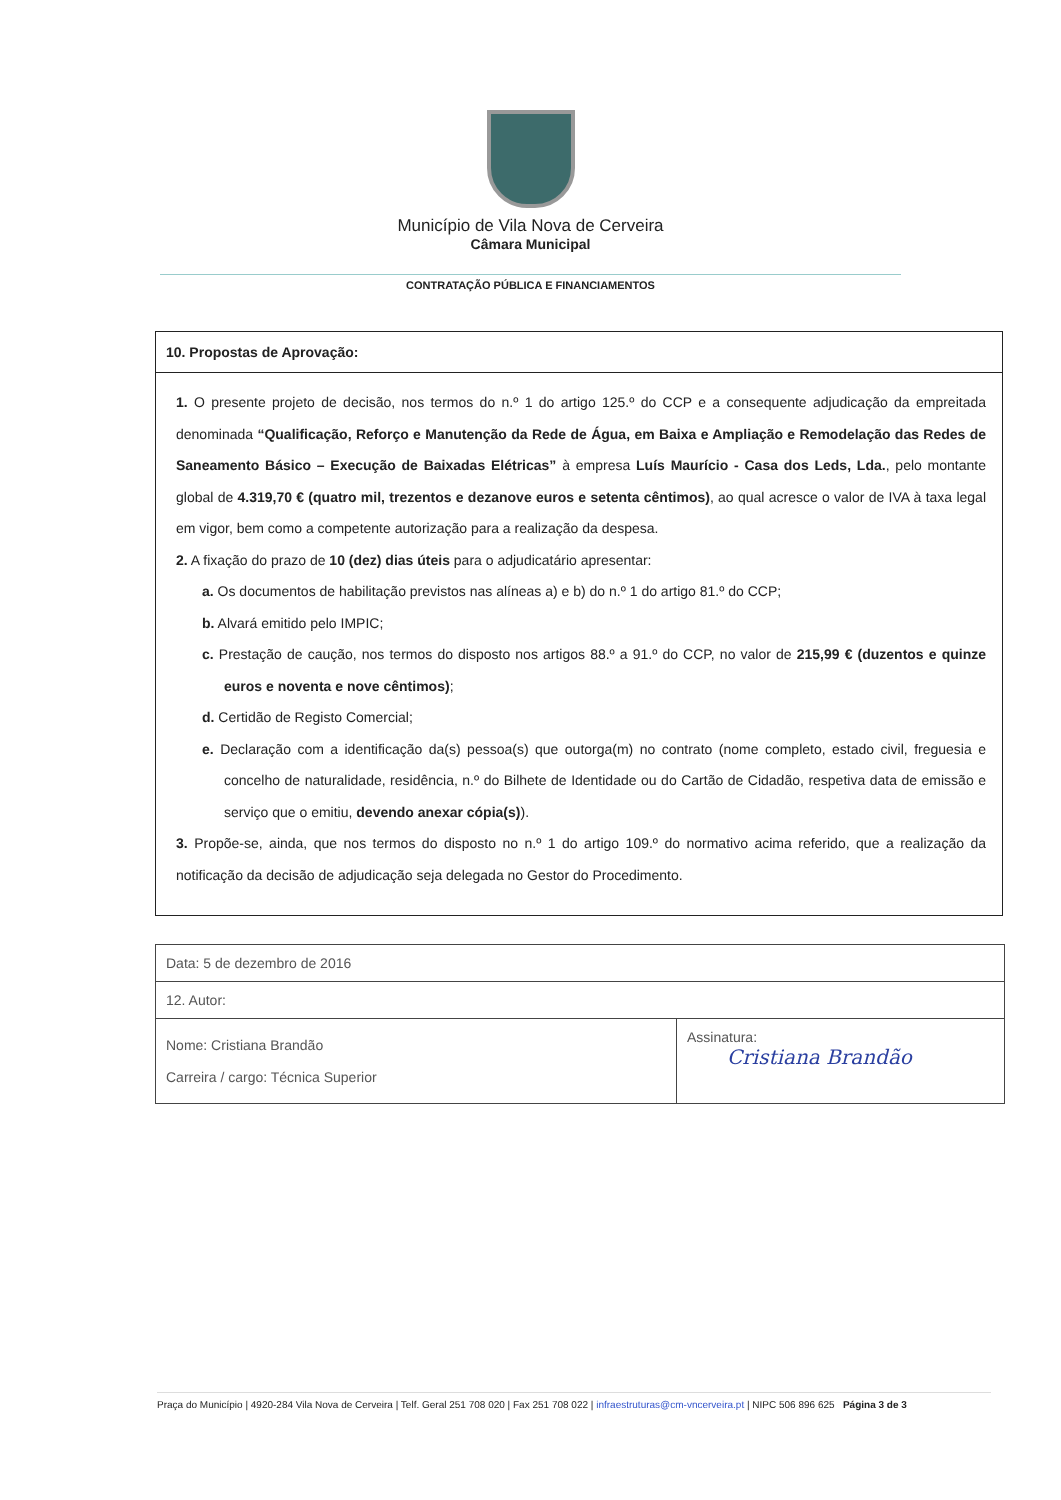Município de Vila Nova de Cerveira
Câmara Municipal
CONTRATAÇÃO PÚBLICA E FINANCIAMENTOS
10. Propostas de Aprovação:
1. O presente projeto de decisão, nos termos do n.º 1 do artigo 125.º do CCP e a consequente adjudicação da empreitada denominada “Qualificação, Reforço e Manutenção da Rede de Água, em Baixa e Ampliação e Remodelação das Redes de Saneamento Básico – Execução de Baixadas Elétricas” à empresa Luís Maurício - Casa dos Leds, Lda., pelo montante global de 4.319,70 € (quatro mil, trezentos e dezanove euros e setenta cêntimos), ao qual acresce o valor de IVA à taxa legal em vigor, bem como a competente autorização para a realização da despesa.
2. A fixação do prazo de 10 (dez) dias úteis para o adjudicatário apresentar:
a. Os documentos de habilitação previstos nas alíneas a) e b) do n.º 1 do artigo 81.º do CCP;
b. Alvará emitido pelo IMPIC;
c. Prestação de caução, nos termos do disposto nos artigos 88.º a 91.º do CCP, no valor de 215,99 € (duzentos e quinze euros e noventa e nove cêntimos);
d. Certidão de Registo Comercial;
e. Declaração com a identificação da(s) pessoa(s) que outorga(m) no contrato (nome completo, estado civil, freguesia e concelho de naturalidade, residência, n.º do Bilhete de Identidade ou do Cartão de Cidadão, respetiva data de emissão e serviço que o emitiu, devendo anexar cópia(s)).
3. Propõe-se, ainda, que nos termos do disposto no n.º 1 do artigo 109.º do normativo acima referido, que a realização da notificação da decisão de adjudicação seja delegada no Gestor do Procedimento.
| Data: 5 de dezembro de 2016 | |
| 12. Autor: | |
| Nome: Cristiana Brandão Carreira / cargo: Técnica Superior | Assinatura: Cristiana Brandão |
Praça do Município | 4920-284 Vila Nova de Cerveira | Telf. Geral 251 708 020 | Fax 251 708 022 | infraestruturas@cm-vncerveira.pt | NIPC 506 896 625 Página 3 de 3